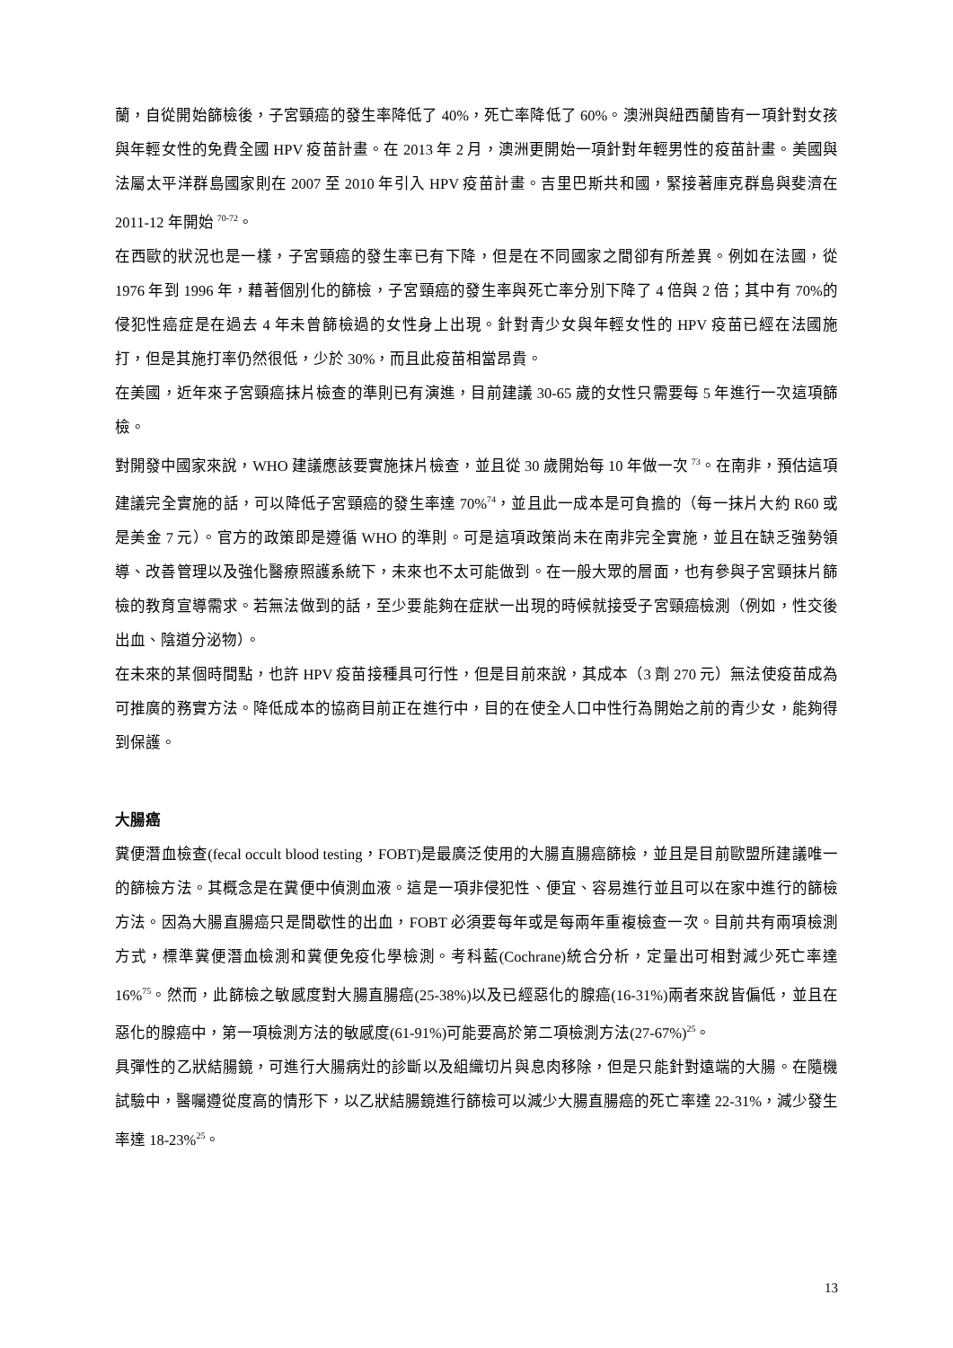蘭，自從開始篩檢後，子宮頸癌的發生率降低了 40%，死亡率降低了 60%。澳洲與紐西蘭皆有一項針對女孩與年輕女性的免費全國 HPV 疫苗計畫。在 2013 年 2 月，澳洲更開始一項針對年輕男性的疫苗計畫。美國與法屬太平洋群島國家則在 2007 至 2010 年引入 HPV 疫苗計畫。吉里巴斯共和國，緊接著庫克群島與斐濟在 2011-12 年開始 <sup>70-72</sup>。
在西歐的狀況也是一樣，子宮頸癌的發生率已有下降，但是在不同國家之間卻有所差異。例如在法國，從 1976 年到 1996 年，藉著個別化的篩檢，子宮頸癌的發生率與死亡率分別下降了 4 倍與 2 倍；其中有 70%的侵犯性癌症是在過去 4 年未曾篩檢過的女性身上出現。針對青少女與年輕女性的 HPV 疫苗已經在法國施打，但是其施打率仍然很低，少於 30%，而且此疫苗相當昂貴。
在美國，近年來子宮頸癌抹片檢查的準則已有演進，目前建議 30-65 歲的女性只需要每 5 年進行一次這項篩檢。
對開發中國家來說，WHO 建議應該要實施抹片檢查，並且從 30 歲開始每 10 年做一次 <sup>73</sup>。在南非，預估這項建議完全實施的話，可以降低子宮頸癌的發生率達 70%<sup>74</sup>，並且此一成本是可負擔的（每一抹片大約 R60 或是美金 7 元）。官方的政策即是遵循 WHO 的準則。可是這項政策尚未在南非完全實施，並且在缺乏強勢領導、改善管理以及強化醫療照護系統下，未來也不太可能做到。在一般大眾的層面，也有參與子宮頸抹片篩檢的教育宣導需求。若無法做到的話，至少要能夠在症狀一出現的時候就接受子宮頸癌檢測（例如，性交後出血、陰道分泌物）。
在未來的某個時間點，也許 HPV 疫苗接種具可行性，但是目前來說，其成本（3 劑 270 元）無法使疫苗成為可推廣的務實方法。降低成本的協商目前正在進行中，目的在使全人口中性行為開始之前的青少女，能夠得到保護。
大腸癌
糞便潛血檢查(fecal occult blood testing，FOBT)是最廣泛使用的大腸直腸癌篩檢，並且是目前歐盟所建議唯一的篩檢方法。其概念是在糞便中偵測血液。這是一項非侵犯性、便宜、容易進行並且可以在家中進行的篩檢方法。因為大腸直腸癌只是間歇性的出血，FOBT 必須要每年或是每兩年重複檢查一次。目前共有兩項檢測方式，標準糞便潛血檢測和糞便免疫化學檢測。考科藍(Cochrane)統合分析，定量出可相對減少死亡率達 16%<sup>75</sup>。然而，此篩檢之敏感度對大腸直腸癌(25-38%)以及已經惡化的腺癌(16-31%)兩者來說皆偏低，並且在惡化的腺癌中，第一項檢測方法的敏感度(61-91%)可能要高於第二項檢測方法(27-67%)<sup>25</sup>。
具彈性的乙狀結腸鏡，可進行大腸病灶的診斷以及組織切片與息肉移除，但是只能針對遠端的大腸。在隨機試驗中，醫囑遵從度高的情形下，以乙狀結腸鏡進行篩檢可以減少大腸直腸癌的死亡率達 22-31%，減少發生率達 18-23%<sup>25</sup>。
13